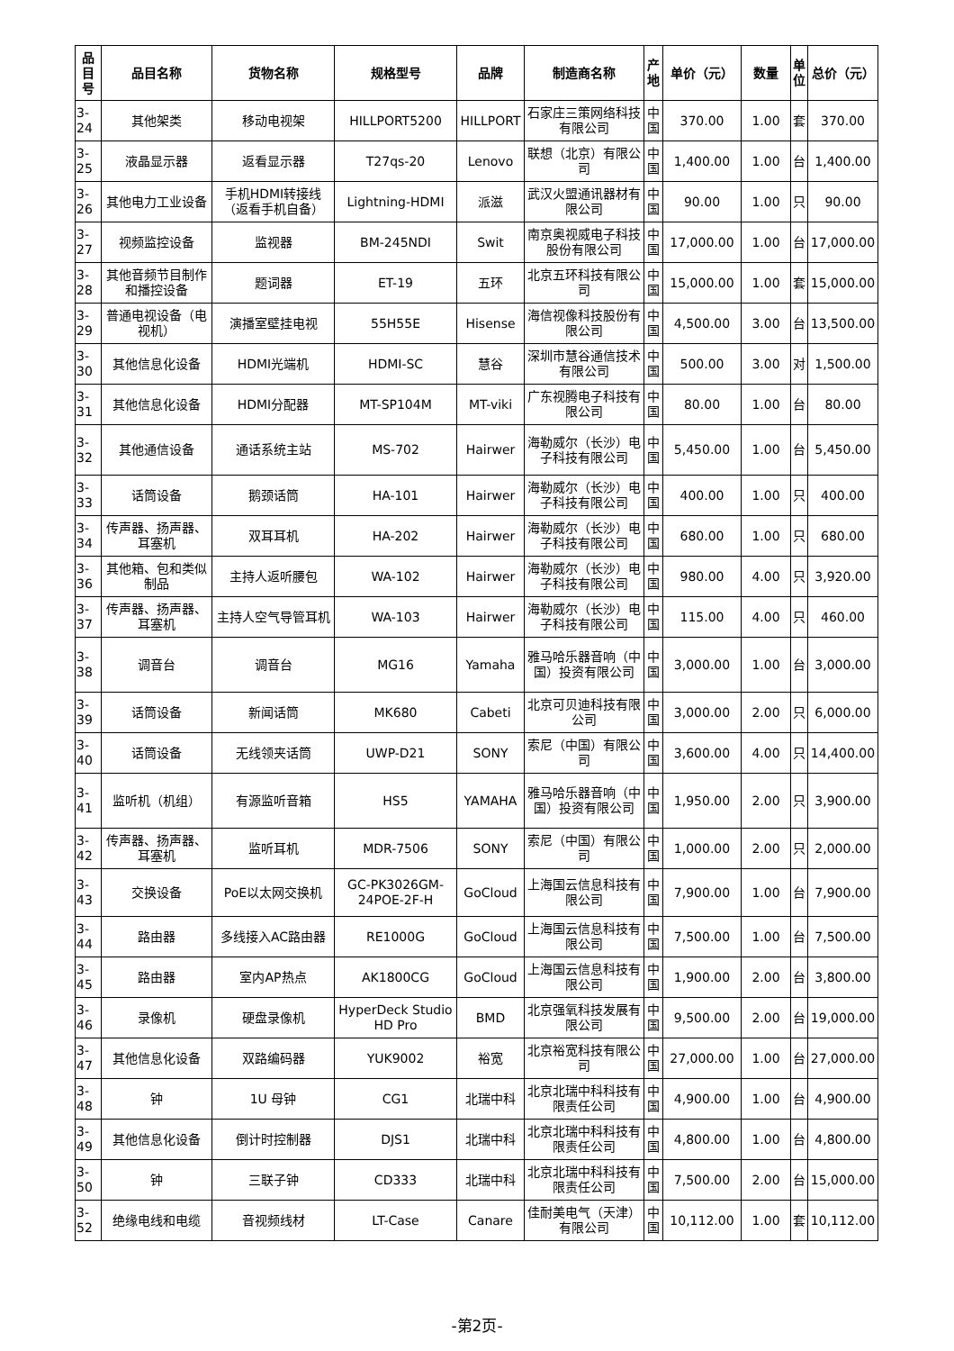| 品目号 | 品目名称 | 货物名称 | 规格型号 | 品牌 | 制造商名称 | 产地 | 单价（元） | 数量 | 单位 | 总价（元） |
| --- | --- | --- | --- | --- | --- | --- | --- | --- | --- | --- |
| 3-24 | 其他架类 | 移动电视架 | HILLPORT5200 | HILLPORT | 石家庄三策网络科技有限公司 | 中国 | 370.00 | 1.00 | 套 | 370.00 |
| 3-25 | 液晶显示器 | 返看显示器 | T27qs-20 | Lenovo | 联想（北京）有限公司 | 中国 | 1,400.00 | 1.00 | 台 | 1,400.00 |
| 3-26 | 其他电力工业设备 | 手机HDMI转接线（返看手机自备） | Lightning-HDMI | 派滋 | 武汉火盟通讯器材有限公司 | 中国 | 90.00 | 1.00 | 只 | 90.00 |
| 3-27 | 视频监控设备 | 监视器 | BM-245NDI | Swit | 南京奥视威电子科技股份有限公司 | 中国 | 17,000.00 | 1.00 | 台 | 17,000.00 |
| 3-28 | 其他音频节目制作和播控设备 | 题词器 | ET-19 | 五环 | 北京五环科技有限公司 | 中国 | 15,000.00 | 1.00 | 套 | 15,000.00 |
| 3-29 | 普通电视设备（电视机） | 演播室壁挂电视 | 55H55E | Hisense | 海信视像科技股份有限公司 | 中国 | 4,500.00 | 3.00 | 台 | 13,500.00 |
| 3-30 | 其他信息化设备 | HDMI光端机 | HDMI-SC | 慧谷 | 深圳市慧谷通信技术有限公司 | 中国 | 500.00 | 3.00 | 对 | 1,500.00 |
| 3-31 | 其他信息化设备 | HDMI分配器 | MT-SP104M | MT-viki | 广东视腾电子科技有限公司 | 中国 | 80.00 | 1.00 | 台 | 80.00 |
| 3-32 | 其他通信设备 | 通话系统主站 | MS-702 | Hairwer | 海勒威尔（长沙）电子科技有限公司 | 中国 | 5,450.00 | 1.00 | 台 | 5,450.00 |
| 3-33 | 话筒设备 | 鹅颈话筒 | HA-101 | Hairwer | 海勒威尔（长沙）电子科技有限公司 | 中国 | 400.00 | 1.00 | 只 | 400.00 |
| 3-34 | 传声器、扬声器、耳塞机 | 双耳耳机 | HA-202 | Hairwer | 海勒威尔（长沙）电子科技有限公司 | 中国 | 680.00 | 1.00 | 只 | 680.00 |
| 3-36 | 其他箱、包和类似制品 | 主持人返听腰包 | WA-102 | Hairwer | 海勒威尔（长沙）电子科技有限公司 | 中国 | 980.00 | 4.00 | 只 | 3,920.00 |
| 3-37 | 传声器、扬声器、耳塞机 | 主持人空气导管耳机 | WA-103 | Hairwer | 海勒威尔（长沙）电子科技有限公司 | 中国 | 115.00 | 4.00 | 只 | 460.00 |
| 3-38 | 调音台 | 调音台 | MG16 | Yamaha | 雅马哈乐器音响（中国）投资有限公司 | 中国 | 3,000.00 | 1.00 | 台 | 3,000.00 |
| 3-39 | 话筒设备 | 新闻话筒 | MK680 | Cabeti | 北京可贝迪科技有限公司 | 中国 | 3,000.00 | 2.00 | 只 | 6,000.00 |
| 3-40 | 话筒设备 | 无线领夹话筒 | UWP-D21 | SONY | 索尼（中国）有限公司 | 中国 | 3,600.00 | 4.00 | 只 | 14,400.00 |
| 3-41 | 监听机（机组） | 有源监听音箱 | HS5 | YAMAHA | 雅马哈乐器音响（中国）投资有限公司 | 中国 | 1,950.00 | 2.00 | 只 | 3,900.00 |
| 3-42 | 传声器、扬声器、耳塞机 | 监听耳机 | MDR-7506 | SONY | 索尼（中国）有限公司 | 中国 | 1,000.00 | 2.00 | 只 | 2,000.00 |
| 3-43 | 交换设备 | PoE以太网交换机 | GC-PK3026GM-24POE-2F-H | GoCloud | 上海国云信息科技有限公司 | 中国 | 7,900.00 | 1.00 | 台 | 7,900.00 |
| 3-44 | 路由器 | 多线接入AC路由器 | RE1000G | GoCloud | 上海国云信息科技有限公司 | 中国 | 7,500.00 | 1.00 | 台 | 7,500.00 |
| 3-45 | 路由器 | 室内AP热点 | AK1800CG | GoCloud | 上海国云信息科技有限公司 | 中国 | 1,900.00 | 2.00 | 台 | 3,800.00 |
| 3-46 | 录像机 | 硬盘录像机 | HyperDeck Studio HD Pro | BMD | 北京强氧科技发展有限公司 | 中国 | 9,500.00 | 2.00 | 台 | 19,000.00 |
| 3-47 | 其他信息化设备 | 双路编码器 | YUK9002 | 裕宽 | 北京裕宽科技有限公司 | 中国 | 27,000.00 | 1.00 | 台 | 27,000.00 |
| 3-48 | 钟 | 1U 母钟 | CG1 | 北瑞中科 | 北京北瑞中科科技有限责任公司 | 中国 | 4,900.00 | 1.00 | 台 | 4,900.00 |
| 3-49 | 其他信息化设备 | 倒计时控制器 | DJS1 | 北瑞中科 | 北京北瑞中科科技有限责任公司 | 中国 | 4,800.00 | 1.00 | 台 | 4,800.00 |
| 3-50 | 钟 | 三联子钟 | CD333 | 北瑞中科 | 北京北瑞中科科技有限责任公司 | 中国 | 7,500.00 | 2.00 | 台 | 15,000.00 |
| 3-52 | 绝缘电线和电缆 | 音视频线材 | LT-Case | Canare | 佳耐美电气（天津）有限公司 | 中国 | 10,112.00 | 1.00 | 套 | 10,112.00 |
-第2页-